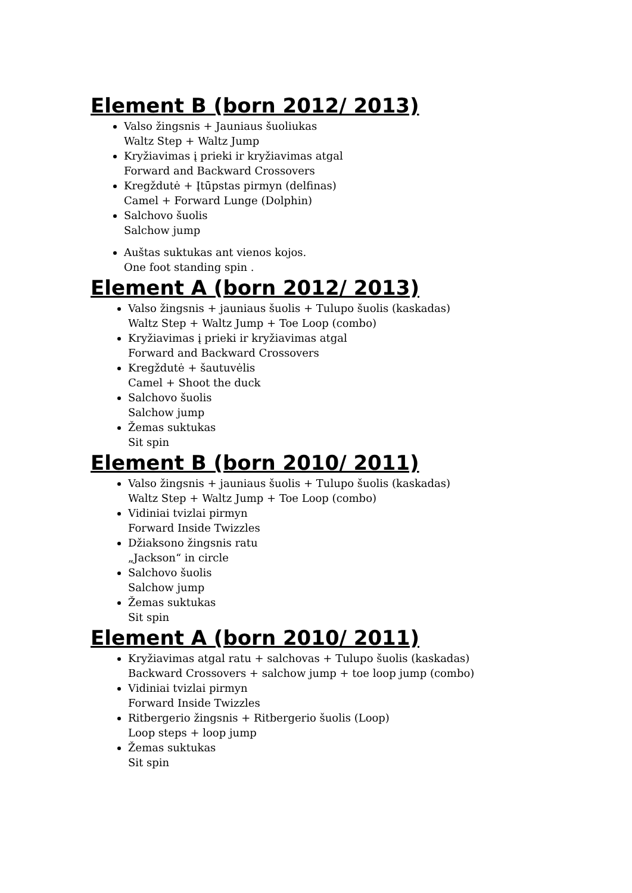Element B (born 2012/ 2013)
Valso žingsnis + Jauniaus šuoliukas
Waltz Step + Waltz Jump
Kryžiavimas į prieki ir kryžiavimas atgal
Forward and Backward Crossovers
Kregždutė + Įtūpstas pirmyn (delfinas)
Camel + Forward Lunge (Dolphin)
Salchovo šuolis
Salchow jump
Auštas suktukas ant vienos kojos.
One foot standing spin .
Element A (born 2012/ 2013)
Valso žingsnis + jauniaus šuolis + Tulupo šuolis (kaskadas)
Waltz Step + Waltz Jump + Toe Loop (combo)
Kryžiavimas į prieki ir kryžiavimas atgal
Forward and Backward Crossovers
Kregždutė + šautuvėlis
Camel + Shoot the duck
Salchovo šuolis
Salchow jump
Žemas suktukas
Sit spin
Element B (born 2010/ 2011)
Valso žingsnis + jauniaus šuolis + Tulupo šuolis (kaskadas)
Waltz Step + Waltz Jump + Toe Loop (combo)
Vidiniai tvizlai pirmyn
Forward Inside Twizzles
Džiaksono žingsnis ratu
„Jackson“ in circle
Salchovo šuolis
Salchow jump
Žemas suktukas
Sit spin
Element A (born 2010/ 2011)
Kryžiavimas atgal ratu + salchovas + Tulupo šuolis (kaskadas)
Backward Crossovers + salchow jump + toe loop jump (combo)
Vidiniai tvizlai pirmyn
Forward Inside Twizzles
Ritbergerio žingsnis + Ritbergerio šuolis (Loop)
Loop steps + loop jump
Žemas suktukas
Sit spin